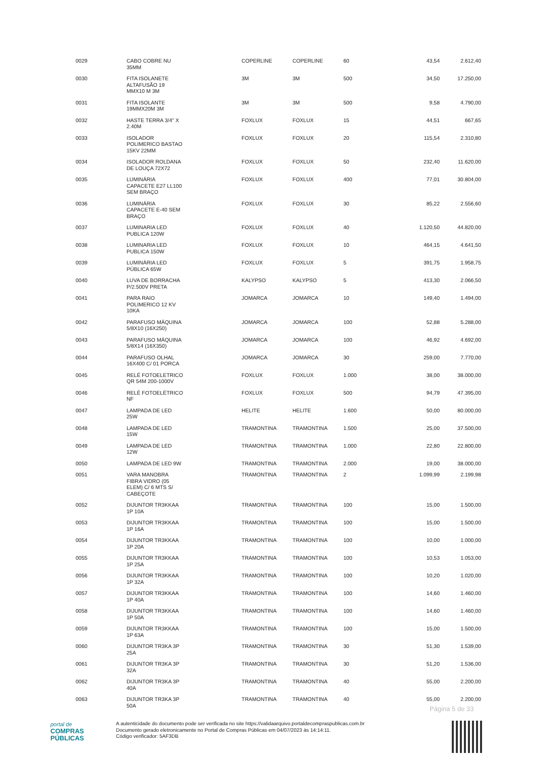| 0029 | CABO COBRE NU 35MM | COPERLINE | COPERLINE | 60 | 43,54 | 2.612,40 |
| 0030 | FITA ISOLANETE ALTAFUSÃO 19 MMX10 M 3M | 3M | 3M | 500 | 34,50 | 17.250,00 |
| 0031 | FITA ISOLANTE 19MMX20M 3M | 3M | 3M | 500 | 9,58 | 4.790,00 |
| 0032 | HASTE TERRA 3/4" X 2.40M | FOXLUX | FOXLUX | 15 | 44,51 | 667,65 |
| 0033 | ISOLADOR POLIMERICO BASTAO 15KV 22MM | FOXLUX | FOXLUX | 20 | 115,54 | 2.310,80 |
| 0034 | ISOLADOR ROLDANA DE LOUÇA 72X72 | FOXLUX | FOXLUX | 50 | 232,40 | 11.620,00 |
| 0035 | LUMINÁRIA CAPACETE E27 LL100 SEM BRAÇO | FOXLUX | FOXLUX | 400 | 77,01 | 30.804,00 |
| 0036 | LUMINÁRIA CAPACETE E-40 SEM BRAÇO | FOXLUX | FOXLUX | 30 | 85,22 | 2.556,60 |
| 0037 | LUMINARIA LED PUBLICA 120W | FOXLUX | FOXLUX | 40 | 1.120,50 | 44.820,00 |
| 0038 | LUMINARIA LED PUBLICA 150W | FOXLUX | FOXLUX | 10 | 464,15 | 4.641,50 |
| 0039 | LUMINÁRIA LED PÚBLICA 65W | FOXLUX | FOXLUX | 5 | 391,75 | 1.958,75 |
| 0040 | LUVA DE BORRACHA P/2.500V PRETA | KALYPSO | KALYPSO | 5 | 413,30 | 2.066,50 |
| 0041 | PARA RAIO POLIMERICO 12 KV 10KA | JOMARCA | JOMARCA | 10 | 149,40 | 1.494,00 |
| 0042 | PARAFUSO MÁQUINA 5/8X10 (16X250) | JOMARCA | JOMARCA | 100 | 52,88 | 5.288,00 |
| 0043 | PARAFUSO MÁQUINA 5/8X14 (16X350) | JOMARCA | JOMARCA | 100 | 46,92 | 4.692,00 |
| 0044 | PARAFUSO OLHAL 16X400 C/ 01 PORCA | JOMARCA | JOMARCA | 30 | 259,00 | 7.770,00 |
| 0045 | RELÉ FOTOELETRICO QR 54M 200-1000V | FOXLUX | FOXLUX | 1.000 | 38,00 | 38.000,00 |
| 0046 | RELÉ FOTOELÉTRICO NF | FOXLUX | FOXLUX | 500 | 94,79 | 47.395,00 |
| 0047 | LAMPADA DE LED 25W | HELITE | HELITE | 1.600 | 50,00 | 80.000,00 |
| 0048 | LAMPADA DE LED 15W | TRAMONTINA | TRAMONTINA | 1.500 | 25,00 | 37.500,00 |
| 0049 | LAMPADA DE LED 12W | TRAMONTINA | TRAMONTINA | 1.000 | 22,80 | 22.800,00 |
| 0050 | LAMPADA DE LED 9W | TRAMONTINA | TRAMONTINA | 2.000 | 19,00 | 38.000,00 |
| 0051 | VARA MANOBRA FIBRA VIDRO (05 ELEM) C/ 6 MTS S/ CABEÇOTE | TRAMONTINA | TRAMONTINA | 2 | 1.099,99 | 2.199,98 |
| 0052 | DIJUNTOR TR3KKAA 1P 10A | TRAMONTINA | TRAMONTINA | 100 | 15,00 | 1.500,00 |
| 0053 | DIJUNTOR TR3KKAA 1P 16A | TRAMONTINA | TRAMONTINA | 100 | 15,00 | 1.500,00 |
| 0054 | DIJUNTOR TR3KKAA 1P 20A | TRAMONTINA | TRAMONTINA | 100 | 10,00 | 1.000,00 |
| 0055 | DIJUNTOR TR3KKAA 1P 25A | TRAMONTINA | TRAMONTINA | 100 | 10,53 | 1.053,00 |
| 0056 | DIJUNTOR TR3KKAA 1P 32A | TRAMONTINA | TRAMONTINA | 100 | 10,20 | 1.020,00 |
| 0057 | DIJUNTOR TR3KKAA 1P 40A | TRAMONTINA | TRAMONTINA | 100 | 14,60 | 1.460,00 |
| 0058 | DIJUNTOR TR3KKAA 1P 50A | TRAMONTINA | TRAMONTINA | 100 | 14,60 | 1.460,00 |
| 0059 | DIJUNTOR TR3KKAA 1P 63A | TRAMONTINA | TRAMONTINA | 100 | 15,00 | 1.500,00 |
| 0060 | DIJUNTOR TR3KA 3P 25A | TRAMONTINA | TRAMONTINA | 30 | 51,30 | 1.539,00 |
| 0061 | DIJUNTOR TR3KA 3P 32A | TRAMONTINA | TRAMONTINA | 30 | 51,20 | 1.536,00 |
| 0062 | DIJUNTOR TR3KA 3P 40A | TRAMONTINA | TRAMONTINA | 40 | 55,00 | 2.200,00 |
| 0063 | DIJUNTOR TR3KA 3P 50A | TRAMONTINA | TRAMONTINA | 40 | 55,00 | 2.200,00 |
Página 5 de 33
portal de
COMPRAS
PÚBLICAS
A autenticidade do documento pode ser verificada no site https://validaarquivo.portaldecompraspublicas.com.br
Documento gerado eletronicamente no Portal de Compras Públicas em 04/07/2023 às 14:14:11.
Código verificador: 5AF3DB